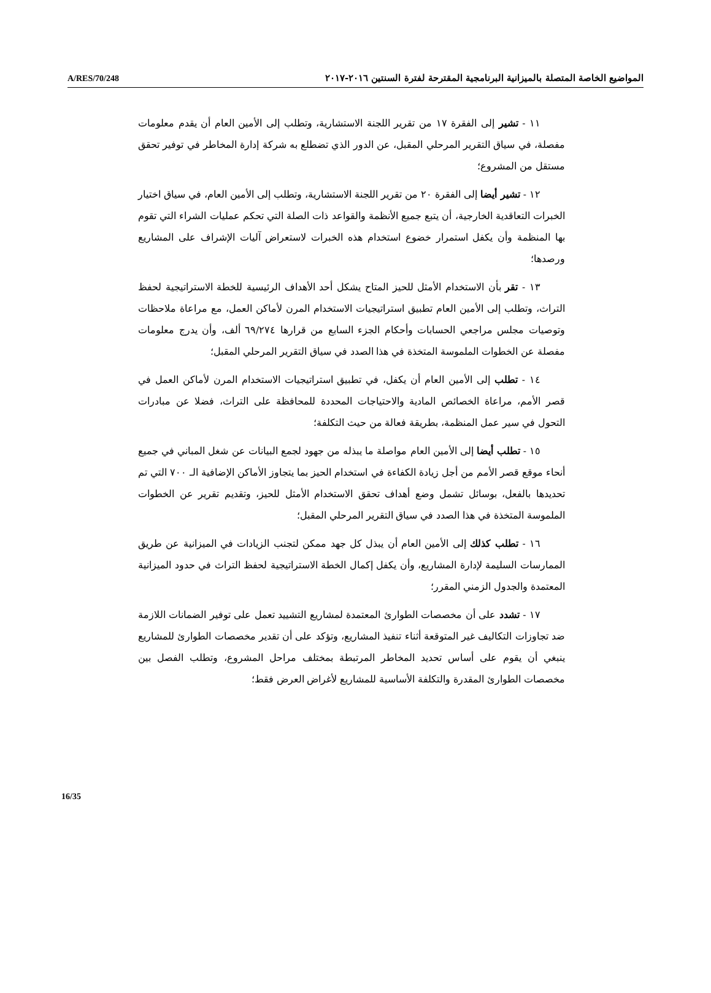A/RES/70/248 المواضيع الخاصة المتصلة بالميزانية البرنامجية المقترحة لفترة السنتين ٢٠١٦-٢٠١٧
١١ - تشير إلى الفقرة ١٧ من تقرير اللجنة الاستشارية، وتطلب إلى الأمين العام أن يقدم معلومات مفصلة، في سياق التقرير المرحلي المقبل، عن الدور الذي تضطلع به شركة إدارة المخاطر في توفير تحقق مستقل من المشروع؛
١٢ - تشير أيضا إلى الفقرة ٢٠ من تقرير اللجنة الاستشارية، وتطلب إلى الأمين العام، في سياق اختيار الخبرات التعاقدية الخارجية، أن يتبع جميع الأنظمة والقواعد ذات الصلة التي تحكم عمليات الشراء التي تقوم بها المنظمة وأن يكفل استمرار خضوع استخدام هذه الخبرات لاستعراض آليات الإشراف على المشاريع ورصدها؛
١٣ - تقر بأن الاستخدام الأمثل للحيز المتاح يشكل أحد الأهداف الرئيسية للخطة الاستراتيجية لحفظ التراث، وتطلب إلى الأمين العام تطبيق استراتيجيات الاستخدام المرن لأماكن العمل، مع مراعاة ملاحظات وتوصيات مجلس مراجعي الحسابات وأحكام الجزء السابع من قرارها ٦٩/٢٧٤ ألف، وأن يدرج معلومات مفصلة عن الخطوات الملموسة المتخذة في هذا الصدد في سياق التقرير المرحلي المقبل؛
١٤ - تطلب إلى الأمين العام أن يكفل، في تطبيق استراتيجيات الاستخدام المرن لأماكن العمل في قصر الأمم، مراعاة الخصائص المادية والاحتياجات المحددة للمحافظة على التراث، فضلا عن مبادرات التحول في سير عمل المنظمة، بطريقة فعالة من حيث التكلفة؛
١٥ - تطلب أيضا إلى الأمين العام مواصلة ما يبذله من جهود لجمع البيانات عن شغل المباني في جميع أنحاء موقع قصر الأمم من أجل زيادة الكفاءة في استخدام الحيز بما يتجاوز الأماكن الإضافية الـ ٧٠٠ التي تم تحديدها بالفعل، بوسائل تشمل وضع أهداف تحقق الاستخدام الأمثل للحيز، وتقديم تقرير عن الخطوات الملموسة المتخذة في هذا الصدد في سياق التقرير المرحلي المقبل؛
١٦ - تطلب كذلك إلى الأمين العام أن يبذل كل جهد ممكن لتجنب الزيادات في الميزانية عن طريق الممارسات السليمة لإدارة المشاريع، وأن يكفل إكمال الخطة الاستراتيجية لحفظ التراث في حدود الميزانية المعتمدة والجدول الزمني المقرر؛
١٧ - تشدد على أن مخصصات الطوارئ المعتمدة لمشاريع التشييد تعمل على توفير الضمانات اللازمة ضد تجاوزات التكاليف غير المتوقعة أثناء تنفيذ المشاريع، وتؤكد على أن تقدير مخصصات الطوارئ للمشاريع ينبغي أن يقوم على أساس تحديد المخاطر المرتبطة بمختلف مراحل المشروع، وتطلب الفصل بين مخصصات الطوارئ المقدرة والتكلفة الأساسية للمشاريع لأغراض العرض فقط؛
16/35